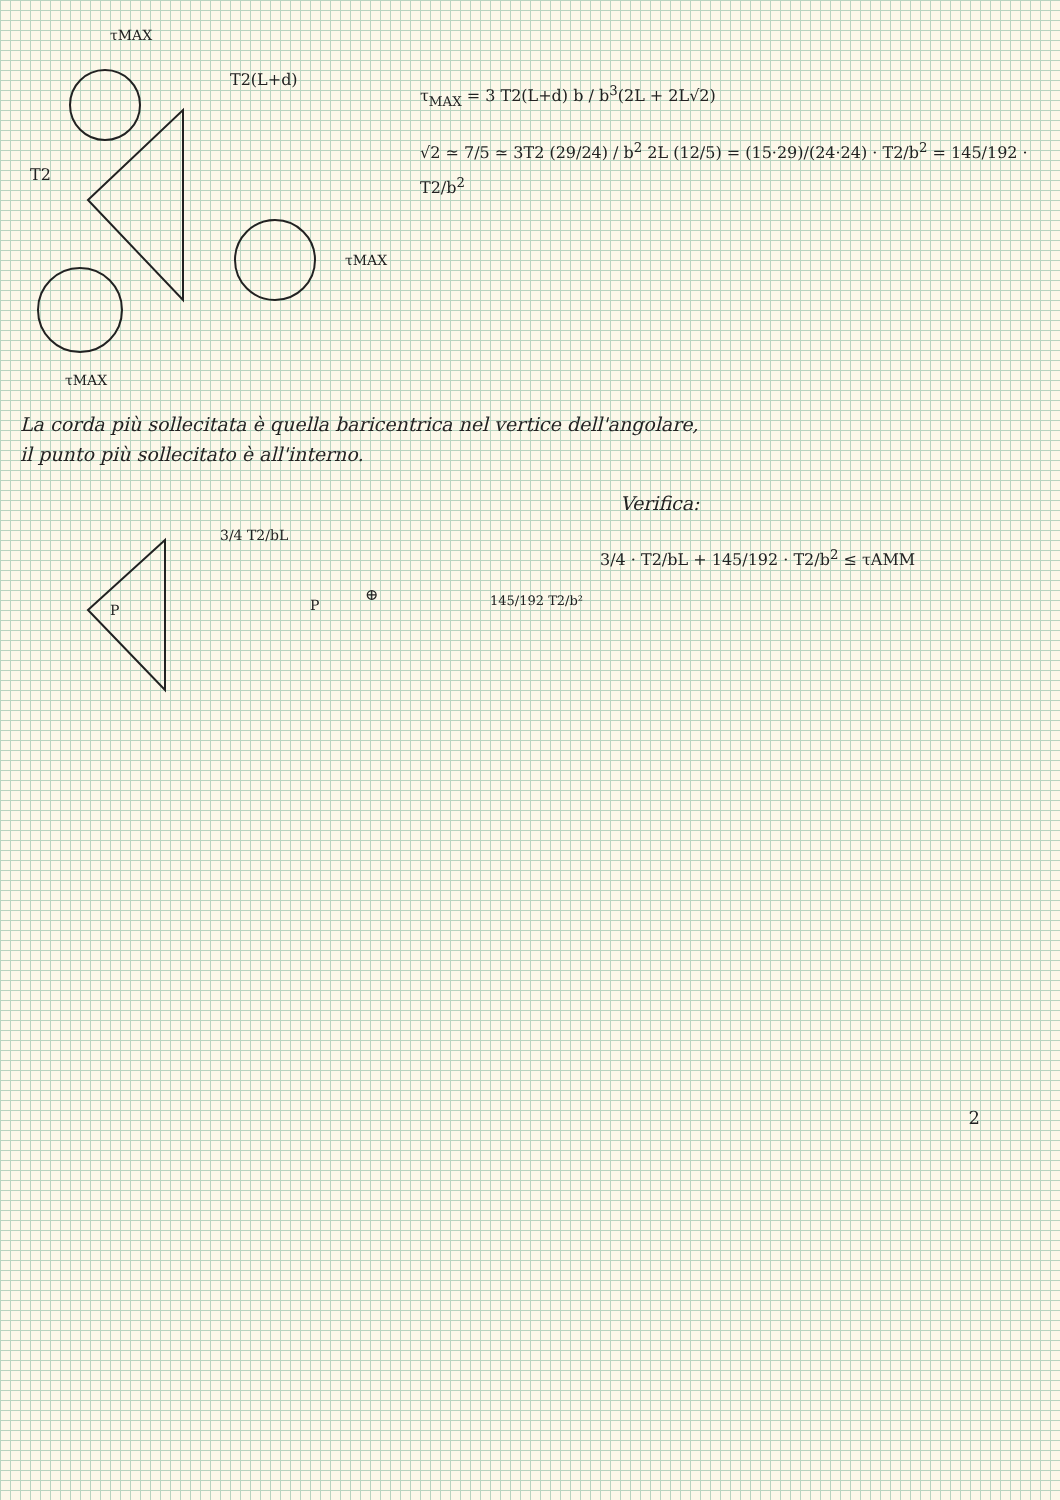T2
τMAX
T2(L+d)
τMAX
τMAX
P
3/4 T2/bL
P
⊕
145/192 T2/b²
τ<sub>MAX</sub> = 3 T2(L+d) b / b<sup>3</sup>(2L + 2L√2)
√2 ≃ 7/5 ≃ 3T2 (29/24) / b<sup>2</sup> 2L (12/5) = (15·29)/(24·24) · T2/b<sup>2</sup> = 145/192 · T2/b<sup>2</sup>
La corda più sollecitata è quella baricentrica nel vertice dell'angolare,
il punto più sollecitato è all'interno.
Verifica:
3/4 · T2/bL + 145/192 · T2/b<sup>2</sup> ≤ τAMM
2